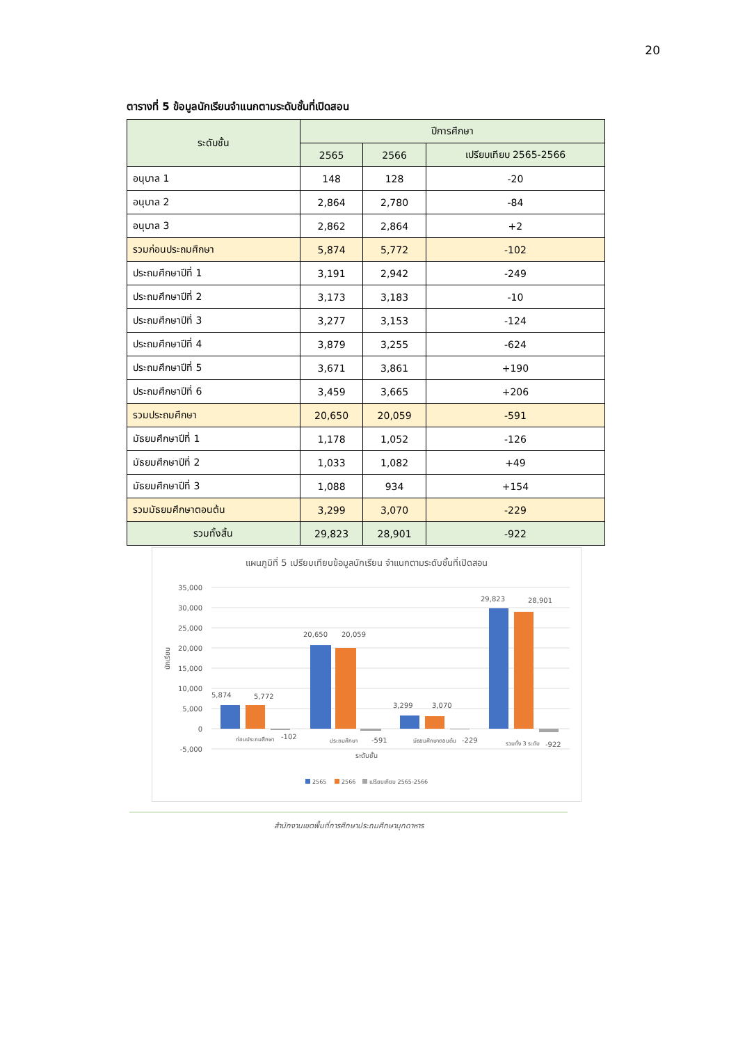20
ตารางที่ 5 ข้อมูลนักเรียนจำแนกตามระดับชั้นที่เปิดสอน
| ระดับชั้น | ปีการศึกษา | | |
| --- | --- | --- | --- |
| | 2565 | 2566 | เปรียบเทียบ 2565-2566 |
| อนุบาล 1 | 148 | 128 | -20 |
| อนุบาล 2 | 2,864 | 2,780 | -84 |
| อนุบาล 3 | 2,862 | 2,864 | +2 |
| รวมก่อนประถมศึกษา | 5,874 | 5,772 | -102 |
| ประถมศึกษาปีที่ 1 | 3,191 | 2,942 | -249 |
| ประถมศึกษาปีที่ 2 | 3,173 | 3,183 | -10 |
| ประถมศึกษาปีที่ 3 | 3,277 | 3,153 | -124 |
| ประถมศึกษาปีที่ 4 | 3,879 | 3,255 | -624 |
| ประถมศึกษาปีที่ 5 | 3,671 | 3,861 | +190 |
| ประถมศึกษาปีที่ 6 | 3,459 | 3,665 | +206 |
| รวมประถมศึกษา | 20,650 | 20,059 | -591 |
| มัธยมศึกษาปีที่ 1 | 1,178 | 1,052 | -126 |
| มัธยมศึกษาปีที่ 2 | 1,033 | 1,082 | +49 |
| มัธยมศึกษาปีที่ 3 | 1,088 | 934 | +154 |
| รวมมัธยมศึกษาตอนต้น | 3,299 | 3,070 | -229 |
| รวมทั้งสิ้น | 29,823 | 28,901 | -922 |
แผนภูมิที่ 5 เปรียบเทียบข้อมูลนักเรียน จำแนกตามระดับชั้นที่เปิดสอน
35,000
30,000
25,000
20,000
15,000
10,000
5,000
0
-5,000
นักเรียน
5,874
5,772
20,650
20,059
3,299
3,070
29,823
28,901
ก่อนประถมศึกษา
-102
ประถมศึกษา
-591
มัธยมศึกษาตอนต้น
-229
รวมทั้ง 3 ระดับ
-922
ระดับชั้น
2565
2566
เปรียบเทียบ 2565-2566
สำนักงานเขตพื้นที่การศึกษาประถมศึกษามุกดาหาร